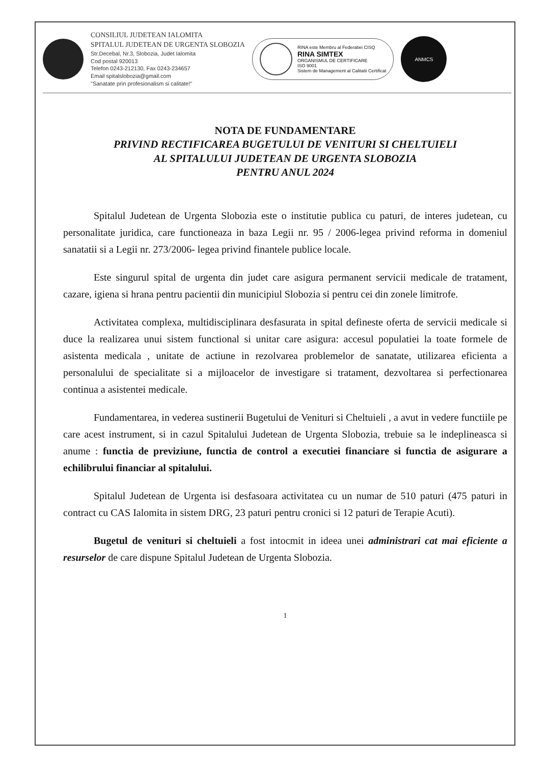CONSILIUL JUDETEAN IALOMITA
SPITALUL JUDETEAN DE URGENTA SLOBOZIA
Str.Decebal, Nr.3, Slobozia, Judet Ialomita
Cod postal 920013
Telefon 0243-212130, Fax 0243-234657
Email spitalslobozia@gmail.com
"Sanatate prin profesionalism si calitate!"
RINA este Membru al Federatiei CISQ
RINA SIMTEX
ORGANISMUL DE CERTIFICARE
ISO 9001
Sistem de Management al Calitatii Certificat
ANMCS
NOTA DE FUNDAMENTARE
PRIVIND RECTIFICAREA BUGETULUI DE VENITURI SI CHELTUIELI
AL SPITALULUI JUDETEAN DE URGENTA SLOBOZIA
PENTRU ANUL 2024
Spitalul Judetean de Urgenta Slobozia este o institutie publica cu paturi, de interes judetean, cu personalitate juridica, care functioneaza in baza Legii nr. 95 / 2006-legea privind reforma in domeniul sanatatii si a Legii nr. 273/2006- legea privind finantele publice locale.
Este singurul spital de urgenta din judet care asigura permanent servicii medicale de tratament, cazare, igiena si hrana pentru pacientii din municipiul Slobozia si pentru cei din zonele limitrofe.
Activitatea complexa, multidisciplinara desfasurata in spital defineste oferta de servicii medicale si duce la realizarea unui sistem functional si unitar care asigura: accesul populatiei la toate formele de asistenta medicala , unitate de actiune in rezolvarea problemelor de sanatate, utilizarea eficienta a personalului de specialitate si a mijloacelor de investigare si tratament, dezvoltarea si perfectionarea continua a asistentei medicale.
Fundamentarea, in vederea sustinerii Bugetului de Venituri si Cheltuieli , a avut in vedere functiile pe care acest instrument, si in cazul Spitalului Judetean de Urgenta Slobozia, trebuie sa le indeplineasca si anume : functia de previziune, functia de control a executiei financiare si functia de asigurare a echilibrului financiar al spitalului.
Spitalul Judetean de Urgenta isi desfasoara activitatea cu un numar de 510 paturi (475 paturi in contract cu CAS Ialomita in sistem DRG, 23 paturi pentru cronici si 12 paturi de Terapie Acuti).
Bugetul de venituri si cheltuieli a fost intocmit in ideea unei administrari cat mai eficiente a resurselor de care dispune Spitalul Judetean de Urgenta Slobozia.
1